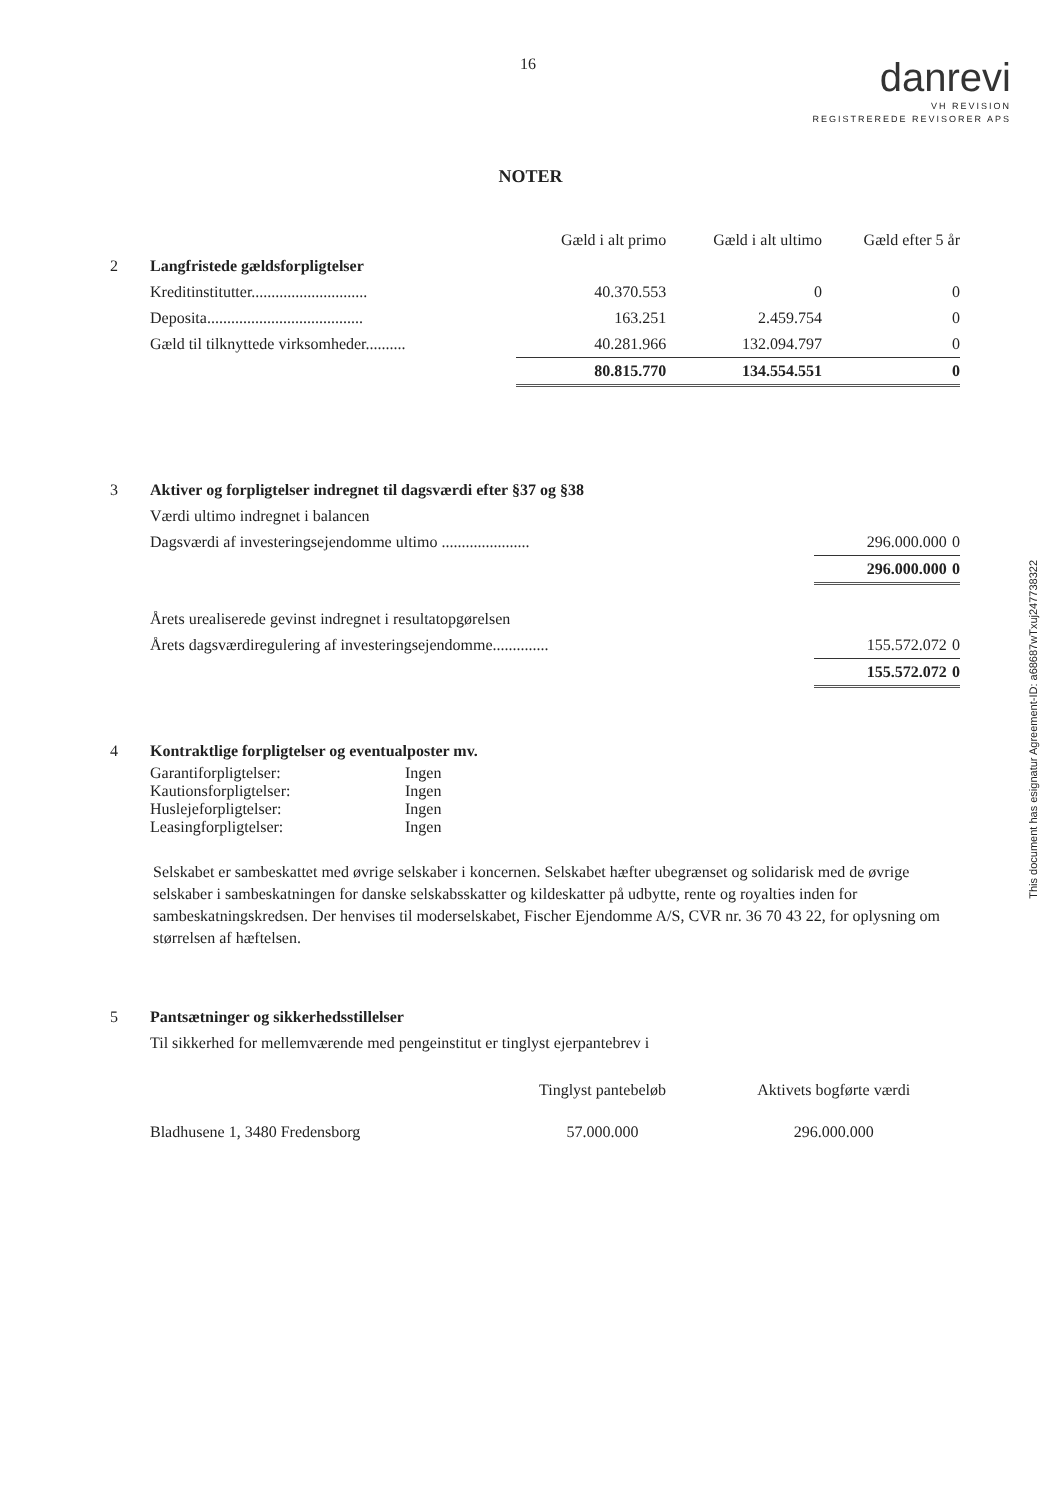16
danrevi
VH REVISION
REGISTREREDE REVISORER APS
NOTER
| | | Gæld i alt primo | Gæld i alt ultimo | Gæld efter 5 år |
| 2 | Langfristede gældsforpligtelser | | | |
| | Kreditinstitutter............................. | 40.370.553 | 0 | 0 |
| | Deposita....................................... | 163.251 | 2.459.754 | 0 |
| | Gæld til tilknyttede virksomheder.......... | 40.281.966 | 132.094.797 | 0 |
| | | 80.815.770 | 134.554.551 | 0 |
| 3 | Aktiver og forpligtelser indregnet til dagsværdi efter §37 og §38 | | |
| | Værdi ultimo indregnet i balancen | | |
| | Dagsværdi af investeringsejendomme ultimo ...................... | 296.000.000 | 0 |
| | | 296.000.000 | 0 |
| | Årets urealiserede gevinst indregnet i resultatopgørelsen | | |
| | Årets dagsværdiregulering af investeringsejendomme.............. | 155.572.072 | 0 |
| | | 155.572.072 | 0 |
| 4 | Kontraktlige forpligtelser og eventualposter mv. | |
| | Garantiforpligtelser: | Ingen |
| | Kautionsforpligtelser: | Ingen |
| | Huslejeforpligtelser: | Ingen |
| | Leasingforpligtelser: | Ingen |
Selskabet er sambeskattet med øvrige selskaber i koncernen. Selskabet hæfter ubegrænset og solidarisk med de øvrige selskaber i sambeskatningen for danske selskabsskatter og kildeskatter på udbytte, rente og royalties inden for sambeskatningskredsen. Der henvises til moderselskabet, Fischer Ejendomme A/S, CVR nr. 36 70 43 22, for oplysning om størrelsen af hæftelsen.
| 5 | Pantsætninger og sikkerhedsstillelser | | |
| | Til sikkerhed for mellemværende med pengeinstitut er tinglyst ejerpantebrev i | | |
| | | Tinglyst pantebeløb | Aktivets bogførte værdi |
| | Bladhusene 1, 3480 Fredensborg | 57.000.000 | 296.000.000 |
This document has esignatur Agreement-ID: a68687wTxuj247738322